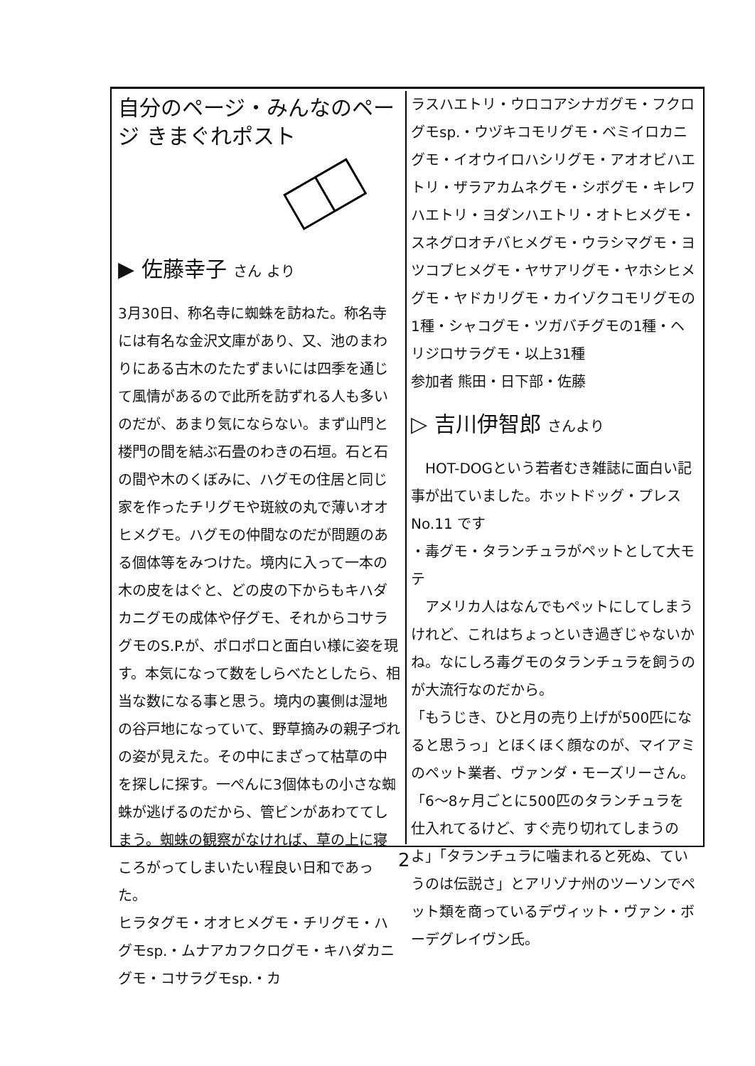自分のページ・みんなのページ きまぐれポスト
▶ 佐藤幸子 さん より
3月30日、称名寺に蜘蛛を訪ねた。称名寺には有名な金沢文庫があり、又、池のまわりにある古木のたたずまいには四季を通じて風情があるので此所を訪ずれる人も多いのだが、あまり気にならない。まず山門と楼門の間を結ぶ石畳のわきの石垣。石と石の間や木のくぼみに、ハグモの住居と同じ家を作ったチリグモや斑紋の丸で薄いオオヒメグモ。ハグモの仲間なのだが問題のある個体等をみつけた。境内に入って一本の木の皮をはぐと、どの皮の下からもキハダカニグモの成体や仔グモ、それからコサラグモのS.P.が、ポロポロと面白い様に姿を現す。本気になって数をしらべたとしたら、相当な数になる事と思う。境内の裏側は湿地の谷戸地になっていて、野草摘みの親子づれの姿が見えた。その中にまざって枯草の中を探しに探す。一ぺんに3個体もの小さな蜘蛛が逃げるのだから、管ビンがあわててしまう。蜘蛛の観察がなければ、草の上に寝ころがってしまいたい程良い日和であった。
ヒラタグモ・オオヒメグモ・チリグモ・ハグモsp.・ムナアカフクログモ・キハダカニグモ・コサラグモsp.・カ
ラスハエトリ・ウロコアシナガグモ・フクログモsp.・ウヅキコモリグモ・ベミイロカニグモ・イオウイロハシリグモ・アオオビハエトリ・ザラアカムネグモ・シボグモ・キレワハエトリ・ヨダンハエトリ・オトヒメグモ・スネグロオチバヒメグモ・ウラシマグモ・ヨツコブヒメグモ・ヤサアリグモ・ヤホシヒメグモ・ヤドカリグモ・カイゾクコモリグモの1種・シャコグモ・ツガバチグモの1種・ヘリジロサラグモ・以上31種
参加者 熊田・日下部・佐藤
▷ 吉川伊智郎 さんより
　HOT-DOGという若者むき雑誌に面白い記事が出ていました。ホットドッグ・プレス No.11 です
・毒グモ・タランチュラがペットとして大モテ
　アメリカ人はなんでもペットにしてしまうけれど、これはちょっといき過ぎじゃないかね。なにしろ毒グモのタランチュラを飼うのが大流行なのだから。
「もうじき、ひと月の売り上げが500匹になると思うっ」とほくほく顔なのが、マイアミのペット業者、ヴァンダ・モーズリーさん。「6～8ヶ月ごとに500匹のタランチュラを仕入れてるけど、すぐ売り切れてしまうのよ」「タランチュラに噛まれると死ぬ、ていうのは伝説さ」とアリゾナ州のツーソンでペット類を商っているデヴィット・ヴァン・ボーデグレイヴン氏。
2